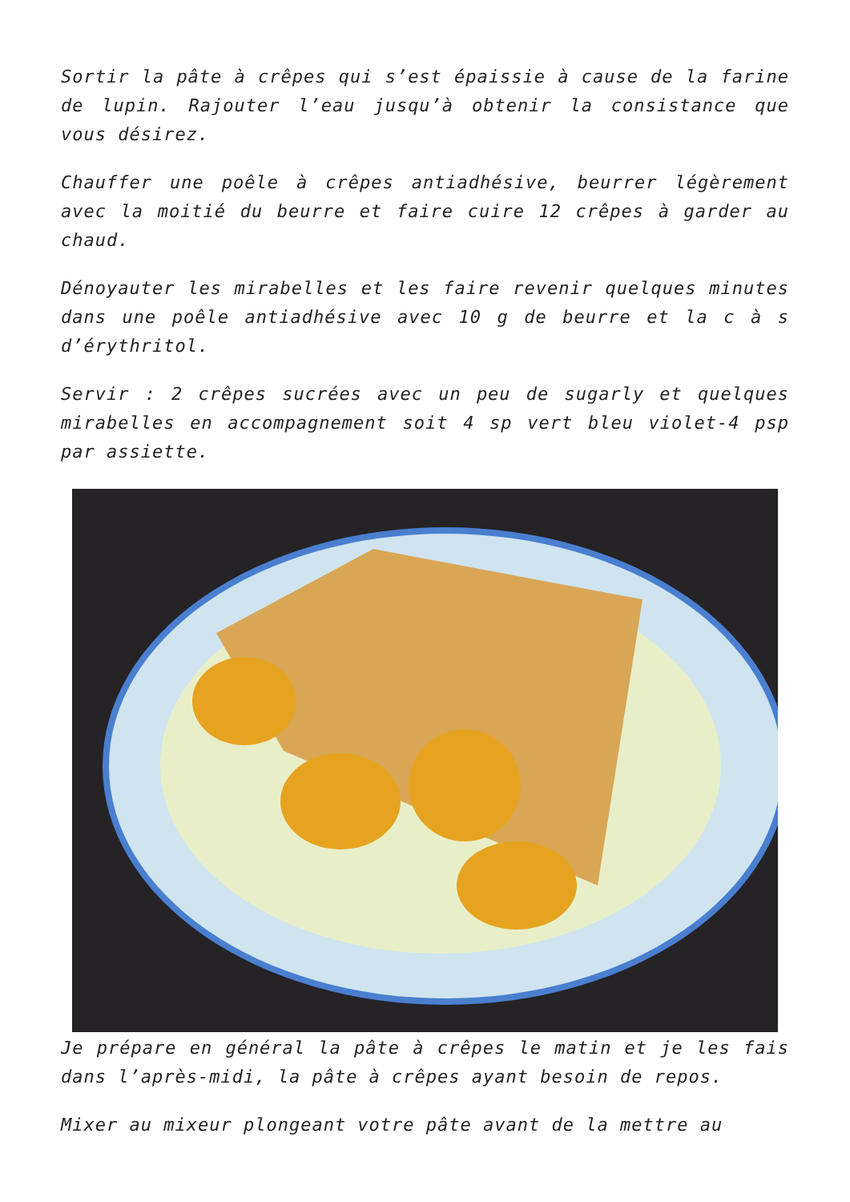Sortir la pâte à crêpes qui s’est épaissie à cause de la farine de lupin. Rajouter l’eau jusqu’à obtenir la consistance que vous désirez.
Chauffer une poêle à crêpes antiadhésive, beurrer légèrement avec la moitié du beurre et faire cuire 12 crêpes à garder au chaud.
Dénoyauter les mirabelles et les faire revenir quelques minutes dans une poêle antiadhésive avec 10 g de beurre et la c à s d’érythritol.
Servir : 2 crêpes sucrées avec un peu de sugarly et quelques mirabelles en accompagnement soit 4 sp vert bleu violet-4 psp par assiette.
Je prépare en général la pâte à crêpes le matin et je les fais dans l’après-midi, la pâte à crêpes ayant besoin de repos.
Mixer au mixeur plongeant votre pâte avant de la mettre au